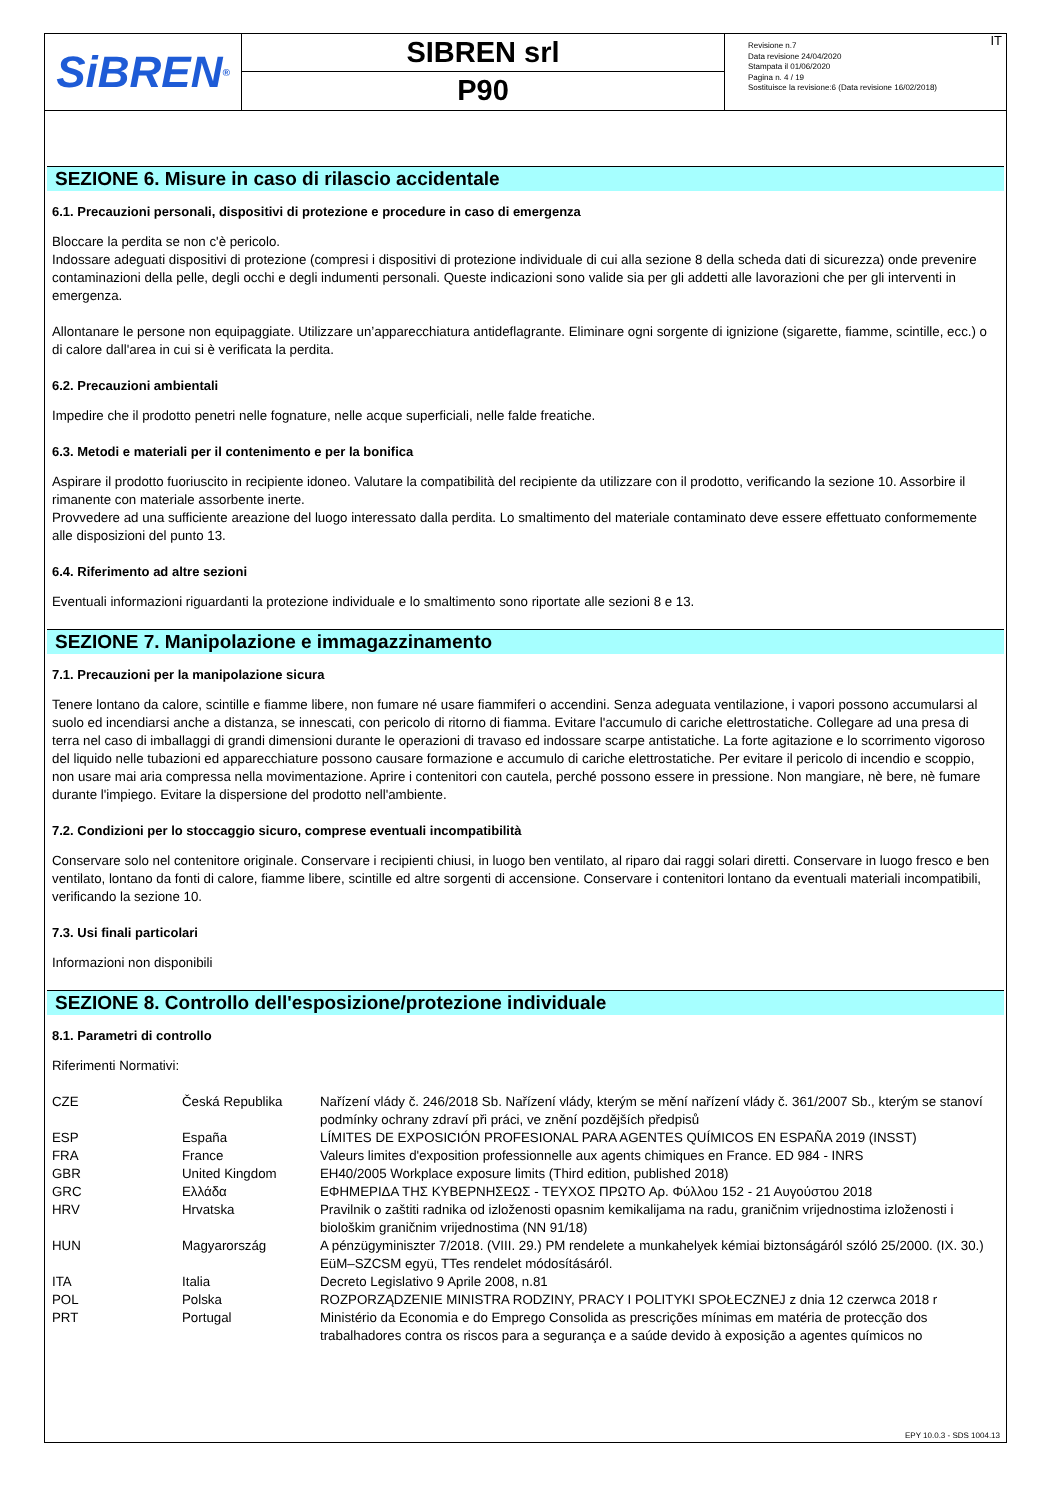SiBREN<sup>®</sup>
SIBREN srl
P90
Revisione n.7
Data revisione 24/04/2020
Stampata il 01/06/2020
Pagina n. 4 / 19
Sostituisce la revisione:6 (Data revisione 16/02/2018)
IT
SEZIONE 6. Misure in caso di rilascio accidentale
6.1. Precauzioni personali, dispositivi di protezione e procedure in caso di emergenza
Bloccare la perdita se non c'è pericolo.
Indossare adeguati dispositivi di protezione (compresi i dispositivi di protezione individuale di cui alla sezione 8 della scheda dati di sicurezza) onde prevenire contaminazioni della pelle, degli occhi e degli indumenti personali. Queste indicazioni sono valide sia per gli addetti alle lavorazioni che per gli interventi in emergenza.
Allontanare le persone non equipaggiate. Utilizzare un’apparecchiatura antideflagrante. Eliminare ogni sorgente di ignizione (sigarette, fiamme, scintille, ecc.) o di calore dall'area in cui si è verificata la perdita.
6.2. Precauzioni ambientali
Impedire che il prodotto penetri nelle fognature, nelle acque superficiali, nelle falde freatiche.
6.3. Metodi e materiali per il contenimento e per la bonifica
Aspirare il prodotto fuoriuscito in recipiente idoneo. Valutare la compatibilità del recipiente da utilizzare con il prodotto, verificando la sezione 10. Assorbire il rimanente con materiale assorbente inerte.
Provvedere ad una sufficiente areazione del luogo interessato dalla perdita. Lo smaltimento del materiale contaminato deve essere effettuato conformemente alle disposizioni del punto 13.
6.4. Riferimento ad altre sezioni
Eventuali informazioni riguardanti la protezione individuale e lo smaltimento sono riportate alle sezioni 8 e 13.
SEZIONE 7. Manipolazione e immagazzinamento
7.1. Precauzioni per la manipolazione sicura
Tenere lontano da calore, scintille e fiamme libere, non fumare né usare fiammiferi o accendini. Senza adeguata ventilazione, i vapori possono accumularsi al suolo ed incendiarsi anche a distanza, se innescati, con pericolo di ritorno di fiamma. Evitare l'accumulo di cariche elettrostatiche. Collegare ad una presa di terra nel caso di imballaggi di grandi dimensioni durante le operazioni di travaso ed indossare scarpe antistatiche. La forte agitazione e lo scorrimento vigoroso del liquido nelle tubazioni ed apparecchiature possono causare formazione e accumulo di cariche elettrostatiche. Per evitare il pericolo di incendio e scoppio, non usare mai aria compressa nella movimentazione. Aprire i contenitori con cautela, perché possono essere in pressione. Non mangiare, nè bere, nè fumare durante l'impiego. Evitare la dispersione del prodotto nell'ambiente.
7.2. Condizioni per lo stoccaggio sicuro, comprese eventuali incompatibilità
Conservare solo nel contenitore originale. Conservare i recipienti chiusi, in luogo ben ventilato, al riparo dai raggi solari diretti. Conservare in luogo fresco e ben ventilato, lontano da fonti di calore, fiamme libere, scintille ed altre sorgenti di accensione. Conservare i contenitori lontano da eventuali materiali incompatibili, verificando la sezione 10.
7.3. Usi finali particolari
Informazioni non disponibili
SEZIONE 8. Controllo dell'esposizione/protezione individuale
8.1. Parametri di controllo
Riferimenti Normativi:
| CZE | Česká Republika | Nařízení vlády č. 246/2018 Sb. Nařízení vlády, kterým se mění nařízení vlády č. 361/2007 Sb., kterým se stanoví podmínky ochrany zdraví při práci, ve znění pozdějších předpisů |
| ESP | España | LÍMITES DE EXPOSICIÓN PROFESIONAL PARA AGENTES QUÍMICOS EN ESPAÑA 2019 (INSST) |
| FRA | France | Valeurs limites d'exposition professionnelle aux agents chimiques en France. ED 984 - INRS |
| GBR | United Kingdom | EH40/2005 Workplace exposure limits (Third edition, published 2018) |
| GRC | Ελλάδα | ΕΦΗΜΕΡΙΔΑ ΤΗΣ ΚΥΒΕΡΝΗΣΕΩΣ - ΤΕΥΧΟΣ ΠΡΩΤΟ Αρ. Φύλλου 152 - 21 Αυγούστου 2018 |
| HRV | Hrvatska | Pravilnik o zaštiti radnika od izloženosti opasnim kemikalijama na radu, graničnim vrijednostima izloženosti i biološkim graničnim vrijednostima (NN 91/18) |
| HUN | Magyarország | A pénzügyminiszter 7/2018. (VIII. 29.) PM rendelete a munkahelyek kémiai biztonságáról szóló 25/2000. (IX. 30.) EüM–SZCSM együ, TTes rendelet módosításáról. |
| ITA | Italia | Decreto Legislativo 9 Aprile 2008, n.81 |
| POL | Polska | ROZPORZĄDZENIE MINISTRA RODZINY, PRACY I POLITYKI SPOŁECZNEJ z dnia 12 czerwca 2018 r |
| PRT | Portugal | Ministério da Economia e do Emprego Consolida as prescrições mínimas em matéria de protecção dos trabalhadores contra os riscos para a segurança e a saúde devido à exposição a agentes químicos no |
EPY 10.0.3 - SDS 1004.13